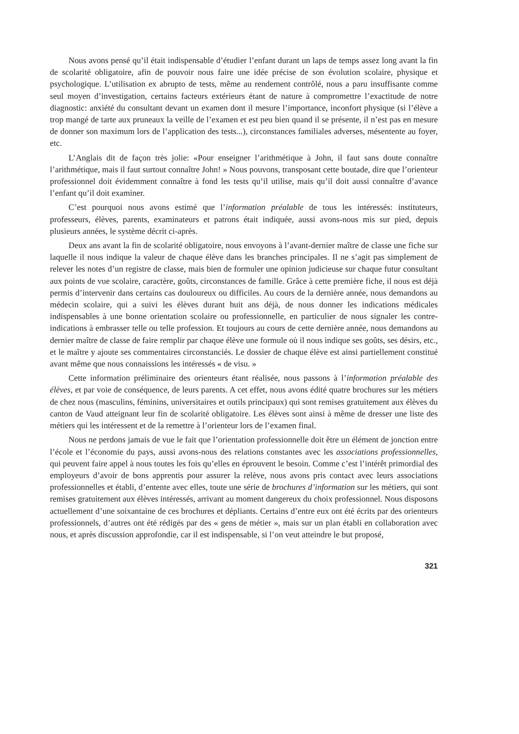Nous avons pensé qu’il était indispensable d’étudier l’enfant durant un laps de temps assez long avant la fin de scolarité obligatoire, afin de pouvoir nous faire une idée précise de son évolution scolaire, physique et psychologique. L’utilisation ex abrupto de tests, même au rendement contrôlé, nous a paru insuffisante comme seul moyen d’investigation, certains facteurs extérieurs étant de nature à compromettre l’exactitude de notre diagnostic: anxiété du consultant devant un examen dont il mesure l’importance, inconfort physique (si l’élève a trop mangé de tarte aux pruneaux la veille de l’examen et est peu bien quand il se présente, il n’est pas en mesure de donner son maximum lors de l’application des tests...), circonstances familiales adverses, mésentente au foyer, etc.
L’Anglais dit de façon très jolie: «Pour enseigner l’arithmétique à John, il faut sans doute connaître l’arithmétique, mais il faut surtout connaître John! » Nous pouvons, transposant cette boutade, dire que l’orienteur professionnel doit évidemment connaître à fond les tests qu’il utilise, mais qu’il doit aussi connaître d’avance l’enfant qu’il doit examiner.
C’est pourquoi nous avons estimé que l’information préalable de tous les intéressés: instituteurs, professeurs, élèves, parents, examinateurs et patrons était indiquée, aussi avons-nous mis sur pied, depuis plusieurs années, le système décrit ci-après.
Deux ans avant la fin de scolarité obligatoire, nous envoyons à l’avant-dernier maître de classe une fiche sur laquelle il nous indique la valeur de chaque élève dans les branches principales. Il ne s’agit pas simplement de relever les notes d’un registre de classe, mais bien de formuler une opinion judicieuse sur chaque futur consultant aux points de vue scolaire, caractère, goûts, circonstances de famille. Grâce à cette première fiche, il nous est déjà permis d’intervenir dans certains cas douloureux ou difficiles. Au cours de la dernière année, nous demandons au médecin scolaire, qui a suivi les élèves durant huit ans déjà, de nous donner les indications médicales indispensables à une bonne orientation scolaire ou professionnelle, en particulier de nous signaler les contre-indications à embrasser telle ou telle profession. Et toujours au cours de cette dernière année, nous demandons au dernier maître de classe de faire remplir par chaque élève une formule où il nous indique ses goûts, ses désirs, etc., et le maître y ajoute ses commentaires circonstanciés. Le dossier de chaque élève est ainsi partiellement constitué avant même que nous connaissions les intéressés « de visu. »
Cette information préliminaire des orienteurs étant réalisée, nous passons à l’information préalable des élèves, et par voie de conséquence, de leurs parents. A cet effet, nous avons édité quatre brochures sur les métiers de chez nous (masculins, féminins, universitaires et outils principaux) qui sont remises gratuitement aux élèves du canton de Vaud atteignant leur fin de scolarité obligatoire. Les élèves sont ainsi à même de dresser une liste des métiers qui les intéressent et de la remettre à l’orienteur lors de l’examen final.
Nous ne perdons jamais de vue le fait que l’orientation professionnelle doit être un élément de jonction entre l’école et l’économie du pays, aussi avons-nous des relations constantes avec les associations professionnelles, qui peuvent faire appel à nous toutes les fois qu’elles en éprouvent le besoin. Comme c’est l’intérêt primordial des employeurs d’avoir de bons apprentis pour assurer la relève, nous avons pris contact avec leurs associations professionnelles et établi, d’entente avec elles, toute une série de brochures d’information sur les métiers, qui sont remises gratuitement aux élèves intéressés, arrivant au moment dangereux du choix professionnel. Nous disposons actuellement d’une soixantaine de ces brochures et dépliants. Certains d’entre eux ont été écrits par des orienteurs professionnels, d’autres ont été rédigés par des « gens de métier », mais sur un plan établi en collaboration avec nous, et après discussion approfondie, car il est indispensable, si l’on veut atteindre le but proposé,
321